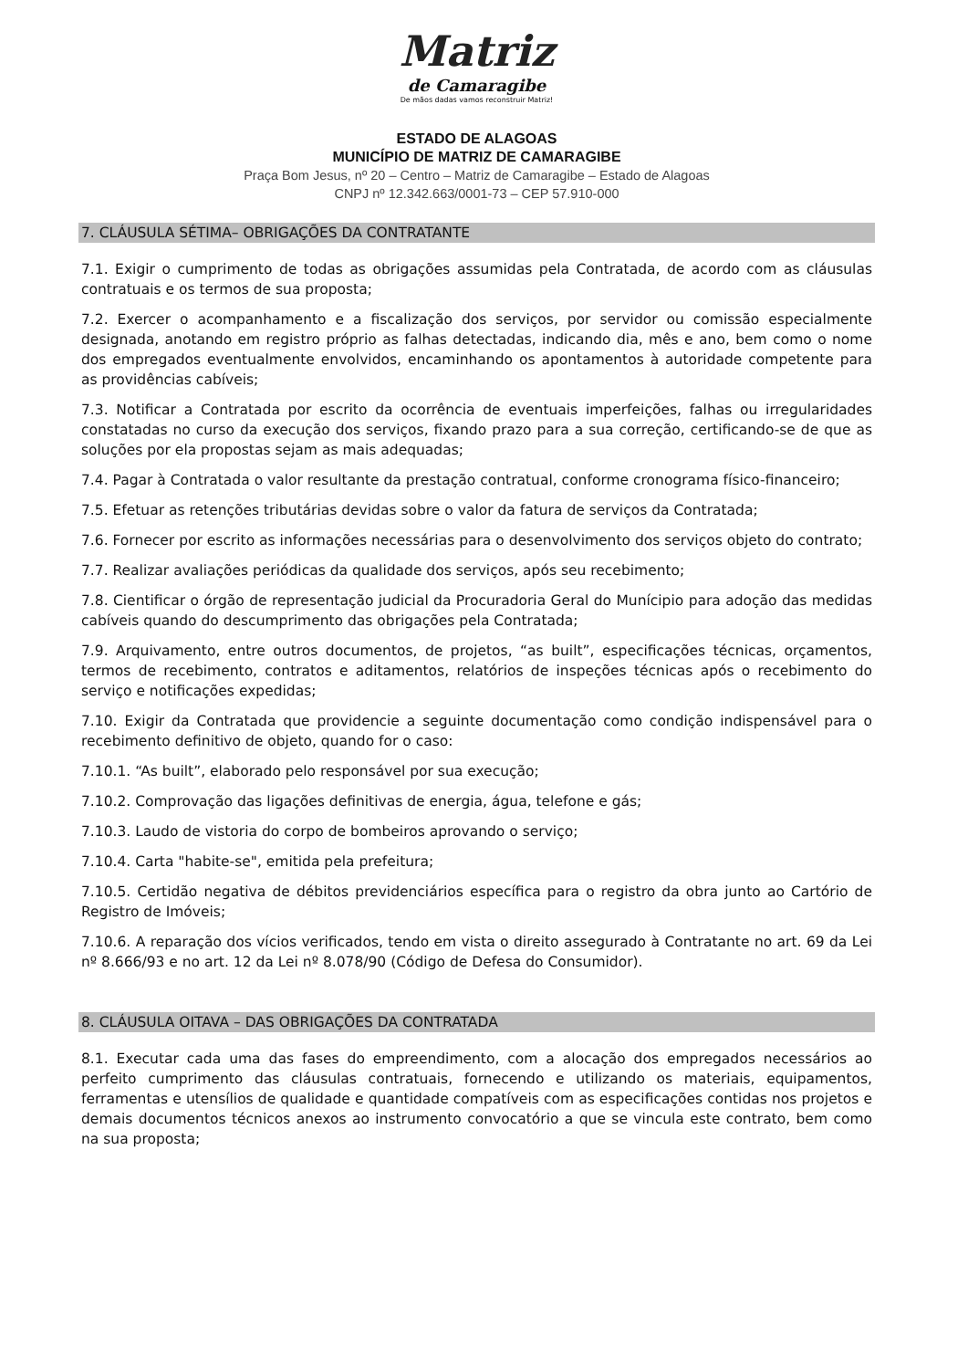Matriz
de Camaragibe
De mãos dadas vamos reconstruir Matriz!
ESTADO DE ALAGOAS
MUNICÍPIO DE MATRIZ DE CAMARAGIBE
Praça Bom Jesus, nº 20 – Centro – Matriz de Camaragibe – Estado de Alagoas
CNPJ nº 12.342.663/0001-73 – CEP 57.910-000
7. CLÁUSULA SÉTIMA– OBRIGAÇÕES DA CONTRATANTE
7.1. Exigir o cumprimento de todas as obrigações assumidas pela Contratada, de acordo com as cláusulas contratuais e os termos de sua proposta;
7.2. Exercer o acompanhamento e a fiscalização dos serviços, por servidor ou comissão especialmente designada, anotando em registro próprio as falhas detectadas, indicando dia, mês e ano, bem como o nome dos empregados eventualmente envolvidos, encaminhando os apontamentos à autoridade competente para as providências cabíveis;
7.3. Notificar a Contratada por escrito da ocorrência de eventuais imperfeições, falhas ou irregularidades constatadas no curso da execução dos serviços, fixando prazo para a sua correção, certificando-se de que as soluções por ela propostas sejam as mais adequadas;
7.4. Pagar à Contratada o valor resultante da prestação contratual, conforme cronograma físico-financeiro;
7.5. Efetuar as retenções tributárias devidas sobre o valor da fatura de serviços da Contratada;
7.6. Fornecer por escrito as informações necessárias para o desenvolvimento dos serviços objeto do contrato;
7.7. Realizar avaliações periódicas da qualidade dos serviços, após seu recebimento;
7.8. Cientificar o órgão de representação judicial da Procuradoria Geral do Munícipio para adoção das medidas cabíveis quando do descumprimento das obrigações pela Contratada;
7.9. Arquivamento, entre outros documentos, de projetos, “as built”, especificações técnicas, orçamentos, termos de recebimento, contratos e aditamentos, relatórios de inspeções técnicas após o recebimento do serviço e notificações expedidas;
7.10. Exigir da Contratada que providencie a seguinte documentação como condição indispensável para o recebimento definitivo de objeto, quando for o caso:
7.10.1. “As built”, elaborado pelo responsável por sua execução;
7.10.2. Comprovação das ligações definitivas de energia, água, telefone e gás;
7.10.3. Laudo de vistoria do corpo de bombeiros aprovando o serviço;
7.10.4. Carta "habite-se", emitida pela prefeitura;
7.10.5. Certidão negativa de débitos previdenciários específica para o registro da obra junto ao Cartório de Registro de Imóveis;
7.10.6. A reparação dos vícios verificados, tendo em vista o direito assegurado à Contratante no art. 69 da Lei nº 8.666/93 e no art. 12 da Lei nº 8.078/90 (Código de Defesa do Consumidor).
8. CLÁUSULA OITAVA – DAS OBRIGAÇÕES DA CONTRATADA
8.1. Executar cada uma das fases do empreendimento, com a alocação dos empregados necessários ao perfeito cumprimento das cláusulas contratuais, fornecendo e utilizando os materiais, equipamentos, ferramentas e utensílios de qualidade e quantidade compatíveis com as especificações contidas nos projetos e demais documentos técnicos anexos ao instrumento convocatório a que se vincula este contrato, bem como na sua proposta;